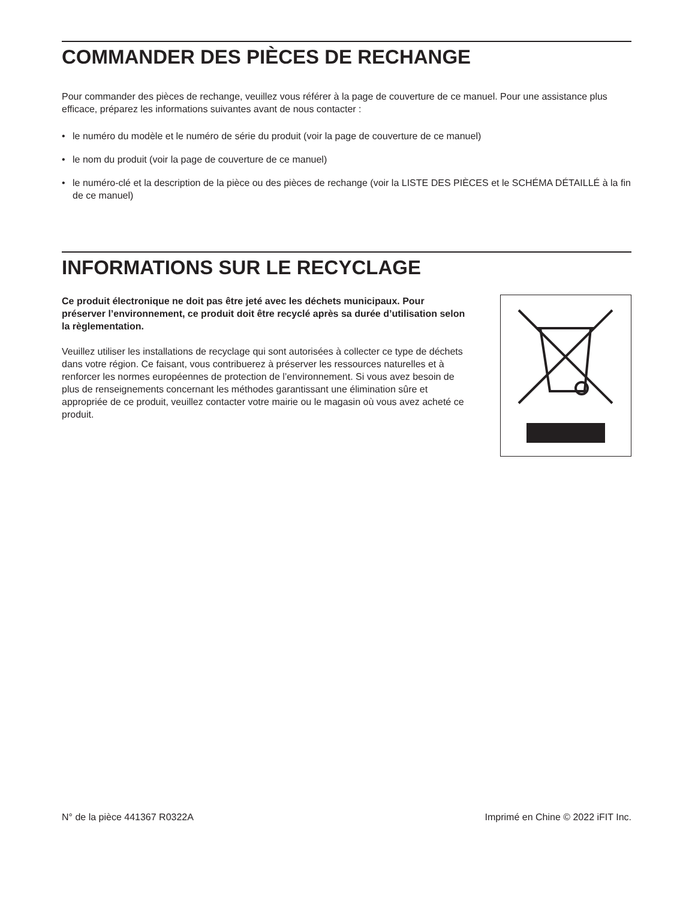COMMANDER DES PIÈCES DE RECHANGE
Pour commander des pièces de rechange, veuillez vous référer à la page de couverture de ce manuel. Pour une assistance plus efficace, préparez les informations suivantes avant de nous contacter :
• le numéro du modèle et le numéro de série du produit (voir la page de couverture de ce manuel)
• le nom du produit (voir la page de couverture de ce manuel)
• le numéro-clé et la description de la pièce ou des pièces de rechange (voir la LISTE DES PIÈCES et le SCHÉMA DÉTAILLÉ à la fin de ce manuel)
INFORMATIONS SUR LE RECYCLAGE
Ce produit électronique ne doit pas être jeté avec les déchets municipaux. Pour préserver l’environnement, ce produit doit être recyclé après sa durée d’utilisation selon la règlementation.
Veuillez utiliser les installations de recyclage qui sont autorisées à collecter ce type de déchets dans votre région. Ce faisant, vous contribuerez à préserver les ressources naturelles et à renforcer les normes européennes de protection de l’environnement. Si vous avez besoin de plus de renseignements concernant les méthodes garantissant une élimination sûre et appropriée de ce produit, veuillez contacter votre mairie ou le magasin où vous avez acheté ce produit.
N° de la pièce 441367 R0322A Imprimé en Chine © 2022 iFIT Inc.